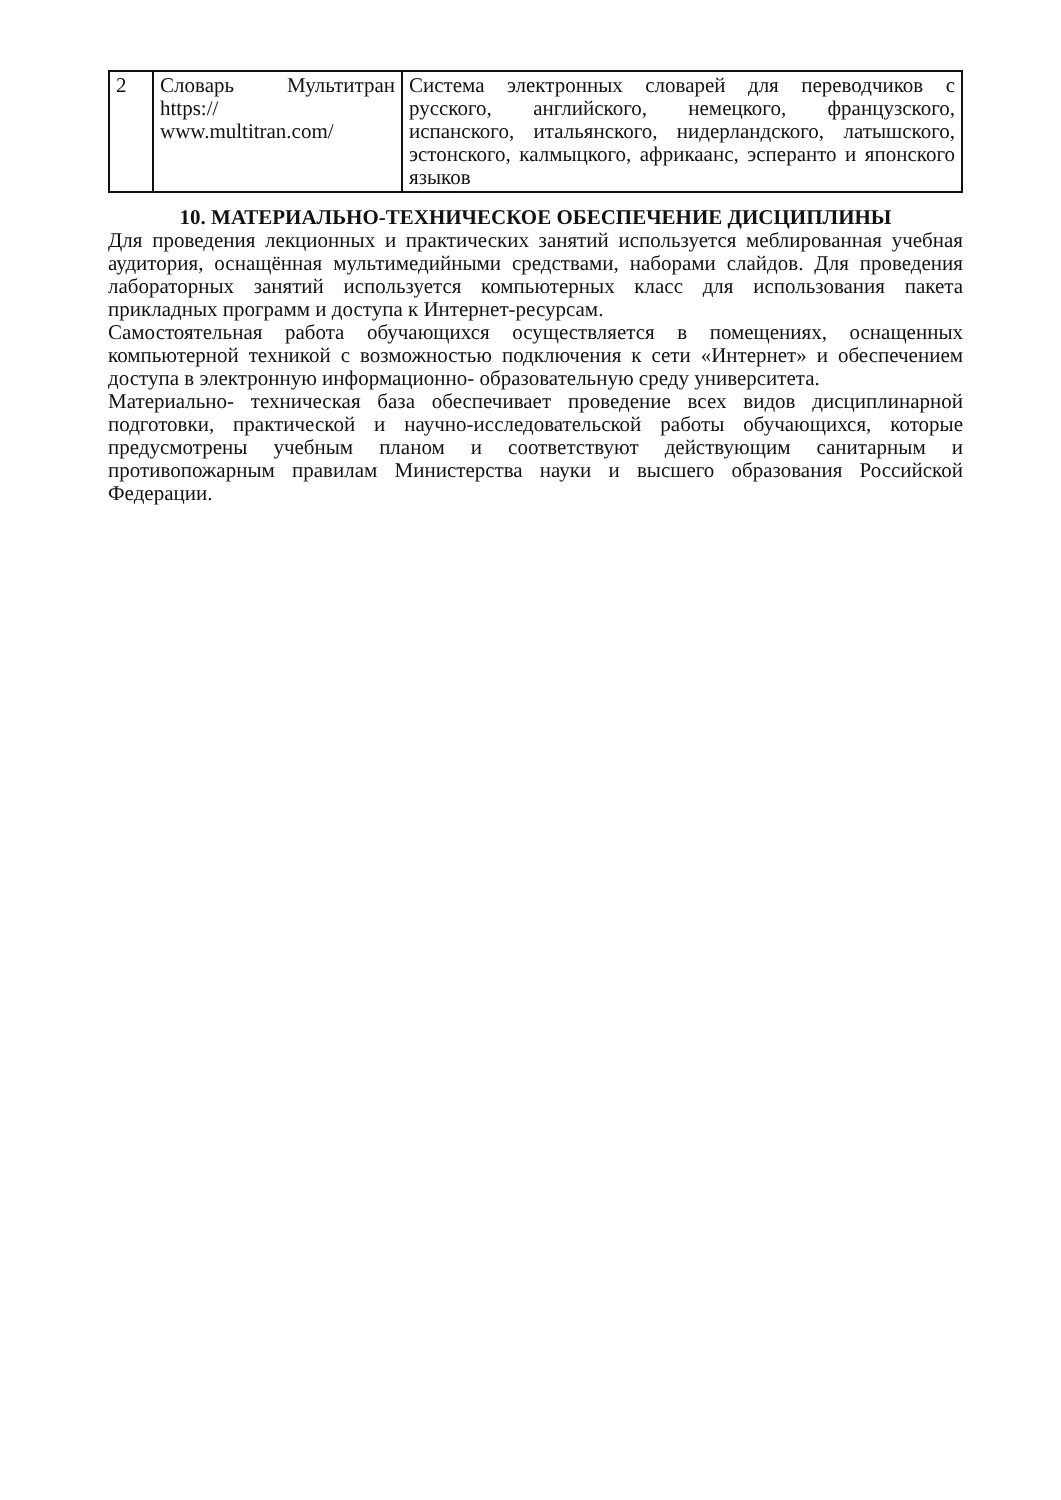| 2 | Словарь Мультитран https:// www.multitran.com/ | Система электронных словарей для переводчиков с русского, английского, немецкого, французского, испанского, итальянского, нидерландского, латышского, эстонского, калмыцкого, африкаанс, эсперанто и японского языков |
10. МАТЕРИАЛЬНО-ТЕХНИЧЕСКОЕ ОБЕСПЕЧЕНИЕ ДИСЦИПЛИНЫ
Для проведения лекционных и практических занятий используется меблированная учебная аудитория, оснащённая мультимедийными средствами, наборами слайдов. Для проведения лабораторных занятий используется компьютерных класс для использования пакета прикладных программ и доступа к Интернет-ресурсам.
Самостоятельная работа обучающихся осуществляется в помещениях, оснащенных компьютерной техникой с возможностью подключения к сети «Интернет» и обеспечением доступа в электронную информационно- образовательную среду университета.
Материально- техническая база обеспечивает проведение всех видов дисциплинарной подготовки, практической и научно-исследовательской работы обучающихся, которые предусмотрены учебным планом и соответствуют действующим санитарным и противопожарным правилам Министерства науки и высшего образования Российской Федерации.